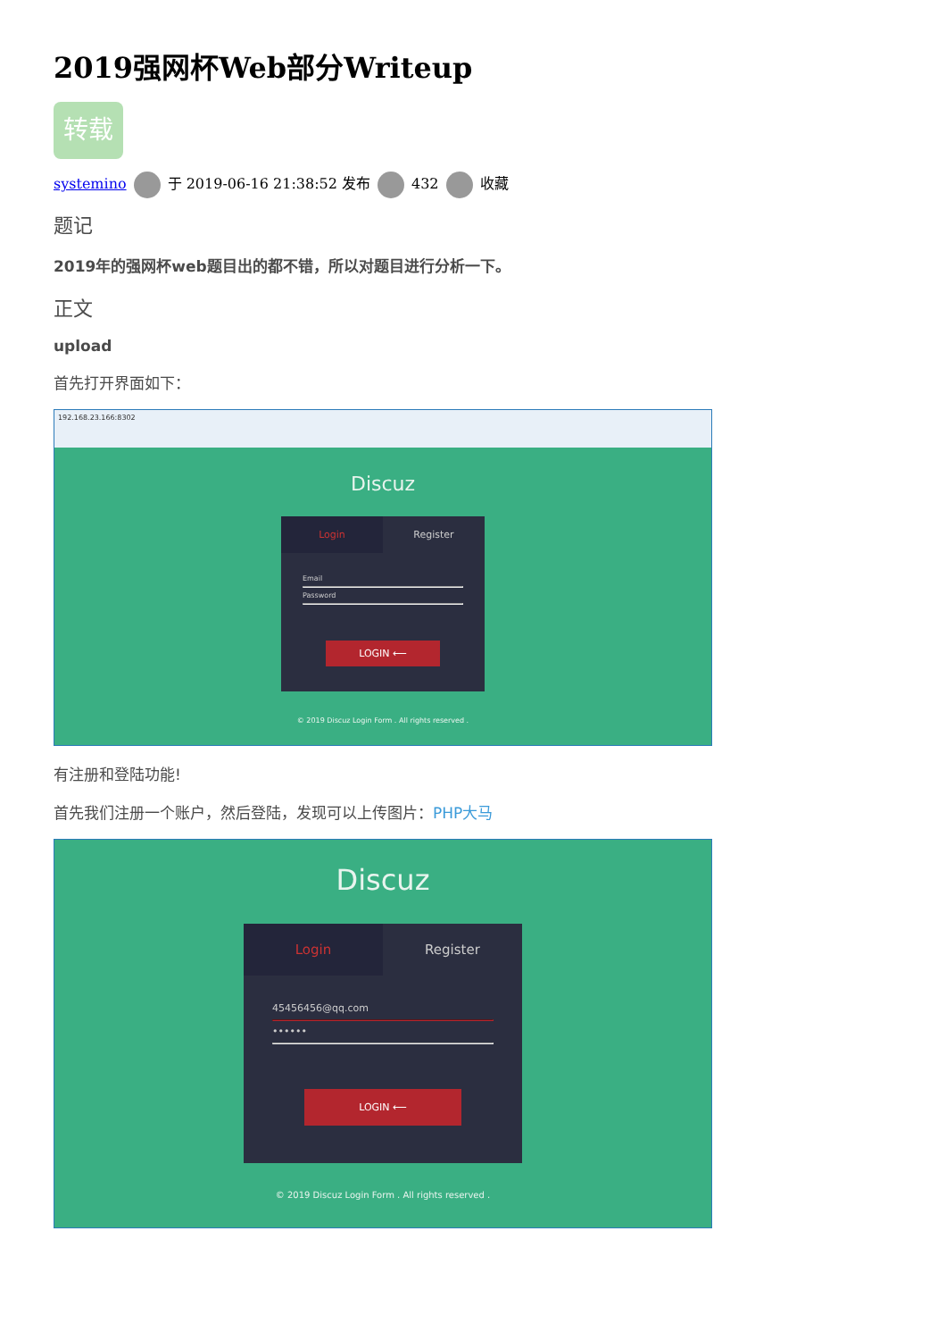2019强网杯Web部分Writeup
转载
systemino 于 2019-06-16 21:38:52 发布 432 收藏
题记
2019年的强网杯web题目出的都不错，所以对题目进行分析一下。
正文
upload
首先打开界面如下：
192.168.23.166:8302
Discuz
Login Register
Email
Password
LOGIN ⟵
© 2019 Discuz Login Form . All rights reserved .
有注册和登陆功能!
首先我们注册一个账户，然后登陆，发现可以上传图片：PHP大马
Discuz
Login Register
45456456@qq.com
••••••
LOGIN ⟵
© 2019 Discuz Login Form . All rights reserved .